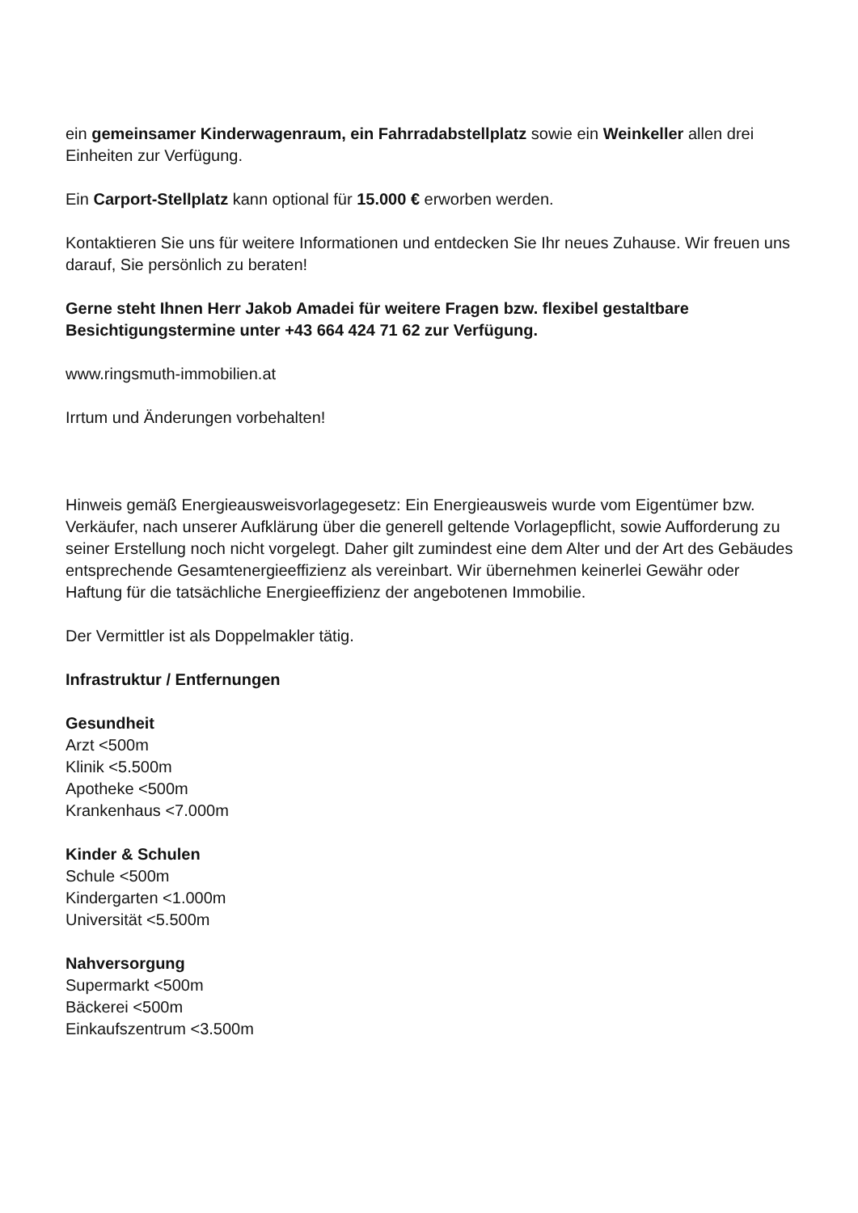ein gemeinsamer Kinderwagenraum, ein Fahrradabstellplatz sowie ein Weinkeller allen drei Einheiten zur Verfügung.
Ein Carport-Stellplatz kann optional für 15.000 € erworben werden.
Kontaktieren Sie uns für weitere Informationen und entdecken Sie Ihr neues Zuhause. Wir freuen uns darauf, Sie persönlich zu beraten!
Gerne steht Ihnen Herr Jakob Amadei für weitere Fragen bzw. flexibel gestaltbare Besichtigungstermine unter +43 664 424 71 62 zur Verfügung.
www.ringsmuth-immobilien.at
Irrtum und Änderungen vorbehalten!
Hinweis gemäß Energieausweisvorlagegesetz: Ein Energieausweis wurde vom Eigentümer bzw. Verkäufer, nach unserer Aufklärung über die generell geltende Vorlagepflicht, sowie Aufforderung zu seiner Erstellung noch nicht vorgelegt. Daher gilt zumindest eine dem Alter und der Art des Gebäudes entsprechende Gesamtenergieeffizienz als vereinbart. Wir übernehmen keinerlei Gewähr oder Haftung für die tatsächliche Energieeffizienz der angebotenen Immobilie.
Der Vermittler ist als Doppelmakler tätig.
Infrastruktur / Entfernungen
Gesundheit
Arzt <500m
Klinik <5.500m
Apotheke <500m
Krankenhaus <7.000m
Kinder & Schulen
Schule <500m
Kindergarten <1.000m
Universität <5.500m
Nahversorgung
Supermarkt <500m
Bäckerei <500m
Einkaufszentrum <3.500m